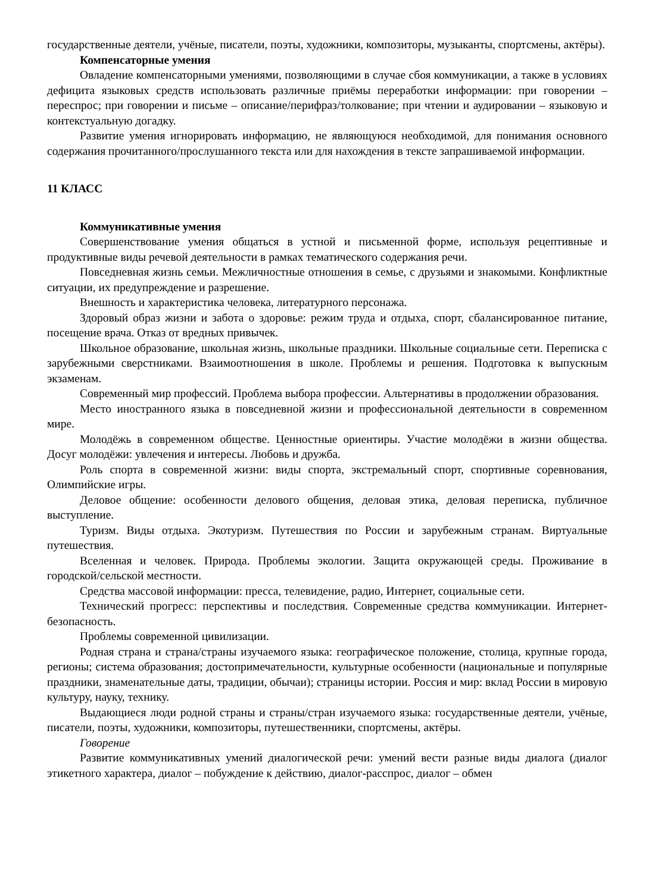государственные деятели, учёные, писатели, поэты, художники, композиторы, музыканты, спортсмены, актёры).
Компенсаторные умения
Овладение компенсаторными умениями, позволяющими в случае сбоя коммуникации, а также в условиях дефицита языковых средств использовать различные приёмы переработки информации: при говорении – переспрос; при говорении и письме – описание/перифраз/толкование; при чтении и аудировании – языковую и контекстуальную догадку.
Развитие умения игнорировать информацию, не являющуюся необходимой, для понимания основного содержания прочитанного/прослушанного текста или для нахождения в тексте запрашиваемой информации.
11 КЛАСС
Коммуникативные умения
Совершенствование умения общаться в устной и письменной форме, используя рецептивные и продуктивные виды речевой деятельности в рамках тематического содержания речи.
Повседневная жизнь семьи. Межличностные отношения в семье, с друзьями и знакомыми. Конфликтные ситуации, их предупреждение и разрешение.
Внешность и характеристика человека, литературного персонажа.
Здоровый образ жизни и забота о здоровье: режим труда и отдыха, спорт, сбалансированное питание, посещение врача. Отказ от вредных привычек.
Школьное образование, школьная жизнь, школьные праздники. Школьные социальные сети. Переписка с зарубежными сверстниками. Взаимоотношения в школе. Проблемы и решения. Подготовка к выпускным экзаменам.
Современный мир профессий. Проблема выбора профессии. Альтернативы в продолжении образования.
Место иностранного языка в повседневной жизни и профессиональной деятельности в современном мире.
Молодёжь в современном обществе. Ценностные ориентиры. Участие молодёжи в жизни общества. Досуг молодёжи: увлечения и интересы. Любовь и дружба.
Роль спорта в современной жизни: виды спорта, экстремальный спорт, спортивные соревнования, Олимпийские игры.
Деловое общение: особенности делового общения, деловая этика, деловая переписка, публичное выступление.
Туризм. Виды отдыха. Экотуризм. Путешествия по России и зарубежным странам. Виртуальные путешествия.
Вселенная и человек. Природа. Проблемы экологии. Защита окружающей среды. Проживание в городской/сельской местности.
Средства массовой информации: пресса, телевидение, радио, Интернет, социальные сети.
Технический прогресс: перспективы и последствия. Современные средства коммуникации. Интернет-безопасность.
Проблемы современной цивилизации.
Родная страна и страна/страны изучаемого языка: географическое положение, столица, крупные города, регионы; система образования; достопримечательности, культурные особенности (национальные и популярные праздники, знаменательные даты, традиции, обычаи); страницы истории. Россия и мир: вклад России в мировую культуру, науку, технику.
Выдающиеся люди родной страны и страны/стран изучаемого языка: государственные деятели, учёные, писатели, поэты, художники, композиторы, путешественники, спортсмены, актёры.
Говорение
Развитие коммуникативных умений диалогической речи: умений вести разные виды диалога (диалог этикетного характера, диалог – побуждение к действию, диалог-расспрос, диалог – обмен